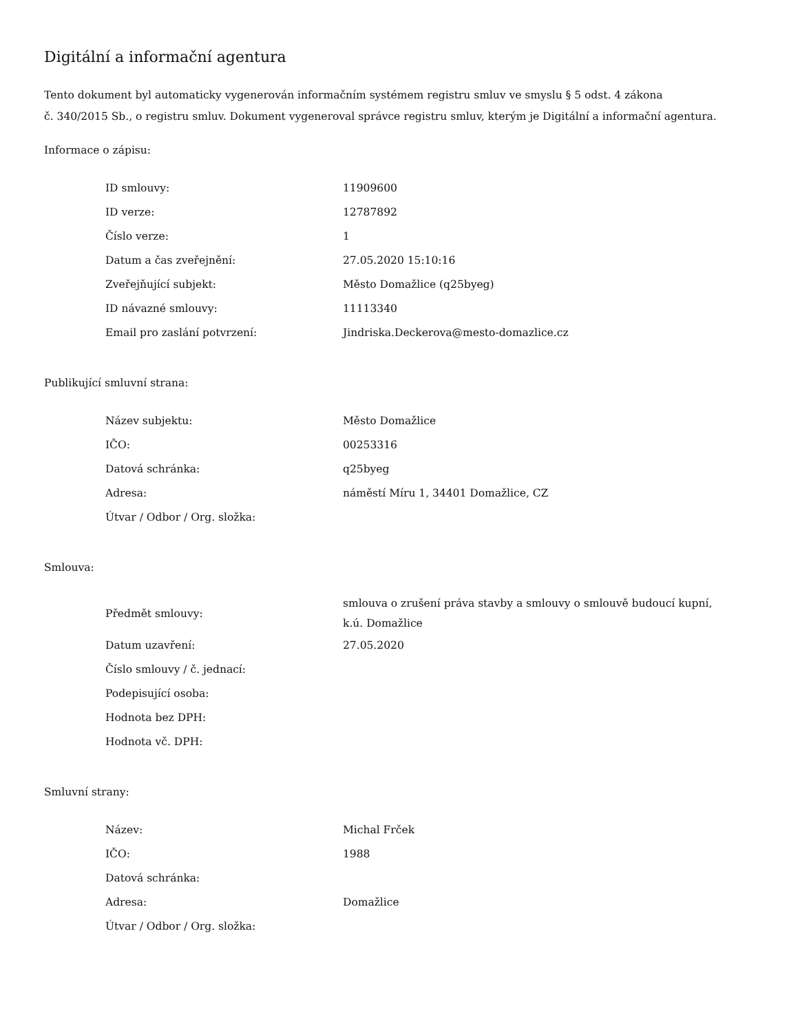Digitální a informační agentura
Tento dokument byl automaticky vygenerován informačním systémem registru smluv ve smyslu § 5 odst. 4 zákona
č. 340/2015 Sb., o registru smluv. Dokument vygeneroval správce registru smluv, kterým je Digitální a informační agentura.
Informace o zápisu:
| ID smlouvy: | 11909600 |
| ID verze: | 12787892 |
| Číslo verze: | 1 |
| Datum a čas zveřejnění: | 27.05.2020 15:10:16 |
| Zveřejňující subjekt: | Město Domažlice (q25byeg) |
| ID návazné smlouvy: | 11113340 |
| Email pro zaslání potvrzení: | Jindriska.Deckerova@mesto-domazlice.cz |
Publikující smluvní strana:
| Název subjektu: | Město Domažlice |
| IČO: | 00253316 |
| Datová schránka: | q25byeg |
| Adresa: | náměstí Míru 1, 34401 Domažlice, CZ |
| Útvar / Odbor / Org. složka: | |
Smlouva:
| Předmět smlouvy: | smlouva o zrušení práva stavby a smlouvy o smlouvě budoucí kupní, k.ú. Domažlice |
| Datum uzavření: | 27.05.2020 |
| Číslo smlouvy / č. jednací: | |
| Podepisující osoba: | |
| Hodnota bez DPH: | |
| Hodnota vč. DPH: | |
Smluvní strany:
| Název: | Michal Frček |
| IČO: | 1988 |
| Datová schránka: | |
| Adresa: | Domažlice |
| Útvar / Odbor / Org. složka: | |